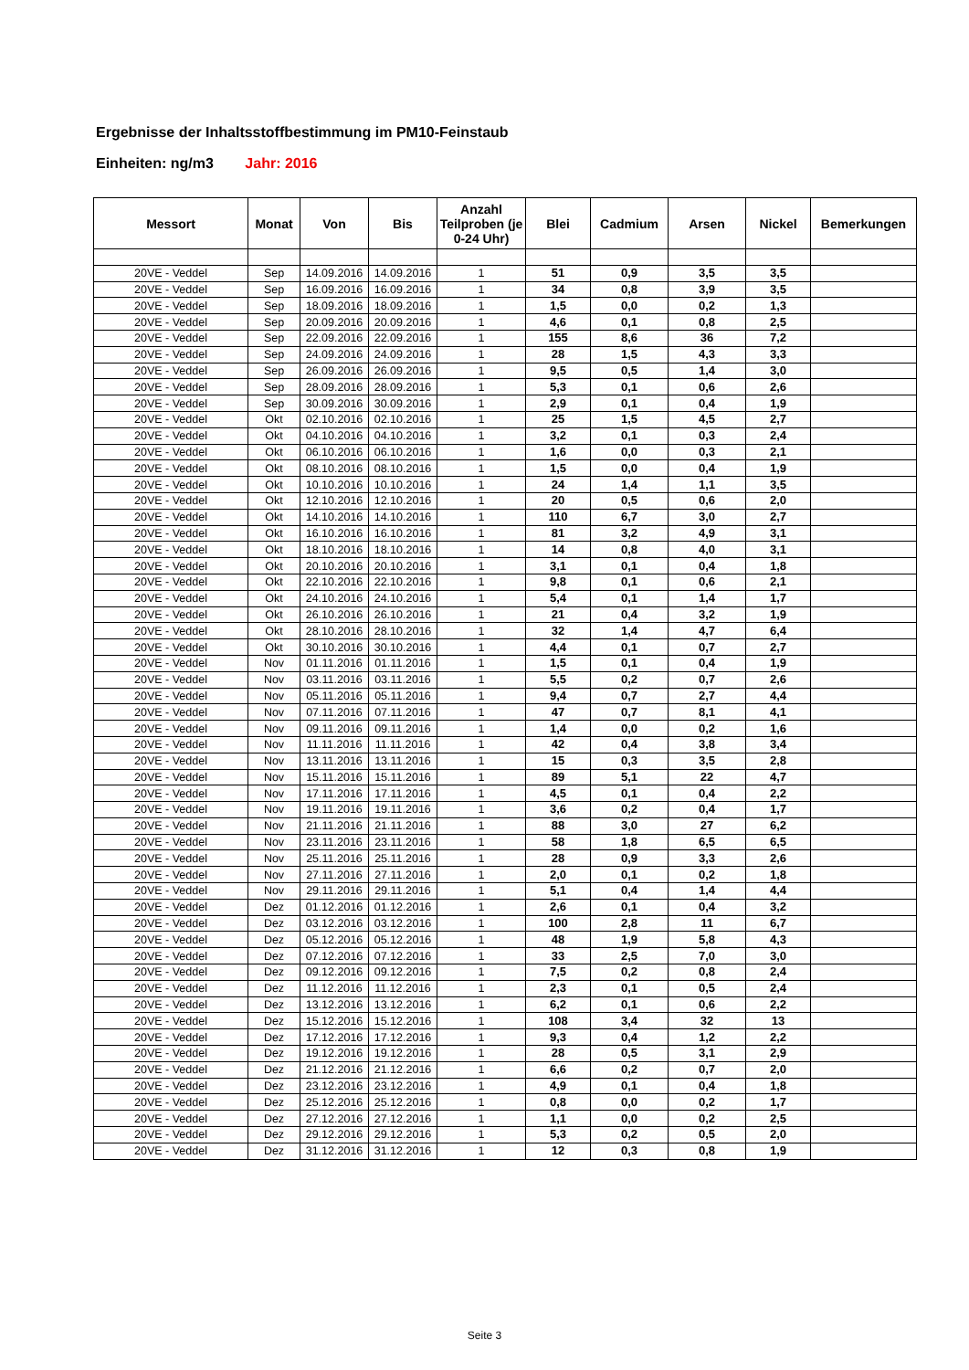Ergebnisse der Inhaltsstoffbestimmung im PM10-Feinstaub
Einheiten: ng/m3 Jahr: 2016
| Messort | Monat | Von | Bis | Anzahl Teilproben (je 0-24 Uhr) | Blei | Cadmium | Arsen | Nickel | Bemerkungen |
| --- | --- | --- | --- | --- | --- | --- | --- | --- | --- |
| 20VE - Veddel | Sep | 14.09.2016 | 14.09.2016 | 1 | 51 | 0,9 | 3,5 | 3,5 | |
| 20VE - Veddel | Sep | 16.09.2016 | 16.09.2016 | 1 | 34 | 0,8 | 3,9 | 3,5 | |
| 20VE - Veddel | Sep | 18.09.2016 | 18.09.2016 | 1 | 1,5 | 0,0 | 0,2 | 1,3 | |
| 20VE - Veddel | Sep | 20.09.2016 | 20.09.2016 | 1 | 4,6 | 0,1 | 0,8 | 2,5 | |
| 20VE - Veddel | Sep | 22.09.2016 | 22.09.2016 | 1 | 155 | 8,6 | 36 | 7,2 | |
| 20VE - Veddel | Sep | 24.09.2016 | 24.09.2016 | 1 | 28 | 1,5 | 4,3 | 3,3 | |
| 20VE - Veddel | Sep | 26.09.2016 | 26.09.2016 | 1 | 9,5 | 0,5 | 1,4 | 3,0 | |
| 20VE - Veddel | Sep | 28.09.2016 | 28.09.2016 | 1 | 5,3 | 0,1 | 0,6 | 2,6 | |
| 20VE - Veddel | Sep | 30.09.2016 | 30.09.2016 | 1 | 2,9 | 0,1 | 0,4 | 1,9 | |
| 20VE - Veddel | Okt | 02.10.2016 | 02.10.2016 | 1 | 25 | 1,5 | 4,5 | 2,7 | |
| 20VE - Veddel | Okt | 04.10.2016 | 04.10.2016 | 1 | 3,2 | 0,1 | 0,3 | 2,4 | |
| 20VE - Veddel | Okt | 06.10.2016 | 06.10.2016 | 1 | 1,6 | 0,0 | 0,3 | 2,1 | |
| 20VE - Veddel | Okt | 08.10.2016 | 08.10.2016 | 1 | 1,5 | 0,0 | 0,4 | 1,9 | |
| 20VE - Veddel | Okt | 10.10.2016 | 10.10.2016 | 1 | 24 | 1,4 | 1,1 | 3,5 | |
| 20VE - Veddel | Okt | 12.10.2016 | 12.10.2016 | 1 | 20 | 0,5 | 0,6 | 2,0 | |
| 20VE - Veddel | Okt | 14.10.2016 | 14.10.2016 | 1 | 110 | 6,7 | 3,0 | 2,7 | |
| 20VE - Veddel | Okt | 16.10.2016 | 16.10.2016 | 1 | 81 | 3,2 | 4,9 | 3,1 | |
| 20VE - Veddel | Okt | 18.10.2016 | 18.10.2016 | 1 | 14 | 0,8 | 4,0 | 3,1 | |
| 20VE - Veddel | Okt | 20.10.2016 | 20.10.2016 | 1 | 3,1 | 0,1 | 0,4 | 1,8 | |
| 20VE - Veddel | Okt | 22.10.2016 | 22.10.2016 | 1 | 9,8 | 0,1 | 0,6 | 2,1 | |
| 20VE - Veddel | Okt | 24.10.2016 | 24.10.2016 | 1 | 5,4 | 0,1 | 1,4 | 1,7 | |
| 20VE - Veddel | Okt | 26.10.2016 | 26.10.2016 | 1 | 21 | 0,4 | 3,2 | 1,9 | |
| 20VE - Veddel | Okt | 28.10.2016 | 28.10.2016 | 1 | 32 | 1,4 | 4,7 | 6,4 | |
| 20VE - Veddel | Okt | 30.10.2016 | 30.10.2016 | 1 | 4,4 | 0,1 | 0,7 | 2,7 | |
| 20VE - Veddel | Nov | 01.11.2016 | 01.11.2016 | 1 | 1,5 | 0,1 | 0,4 | 1,9 | |
| 20VE - Veddel | Nov | 03.11.2016 | 03.11.2016 | 1 | 5,5 | 0,2 | 0,7 | 2,6 | |
| 20VE - Veddel | Nov | 05.11.2016 | 05.11.2016 | 1 | 9,4 | 0,7 | 2,7 | 4,4 | |
| 20VE - Veddel | Nov | 07.11.2016 | 07.11.2016 | 1 | 47 | 0,7 | 8,1 | 4,1 | |
| 20VE - Veddel | Nov | 09.11.2016 | 09.11.2016 | 1 | 1,4 | 0,0 | 0,2 | 1,6 | |
| 20VE - Veddel | Nov | 11.11.2016 | 11.11.2016 | 1 | 42 | 0,4 | 3,8 | 3,4 | |
| 20VE - Veddel | Nov | 13.11.2016 | 13.11.2016 | 1 | 15 | 0,3 | 3,5 | 2,8 | |
| 20VE - Veddel | Nov | 15.11.2016 | 15.11.2016 | 1 | 89 | 5,1 | 22 | 4,7 | |
| 20VE - Veddel | Nov | 17.11.2016 | 17.11.2016 | 1 | 4,5 | 0,1 | 0,4 | 2,2 | |
| 20VE - Veddel | Nov | 19.11.2016 | 19.11.2016 | 1 | 3,6 | 0,2 | 0,4 | 1,7 | |
| 20VE - Veddel | Nov | 21.11.2016 | 21.11.2016 | 1 | 88 | 3,0 | 27 | 6,2 | |
| 20VE - Veddel | Nov | 23.11.2016 | 23.11.2016 | 1 | 58 | 1,8 | 6,5 | 6,5 | |
| 20VE - Veddel | Nov | 25.11.2016 | 25.11.2016 | 1 | 28 | 0,9 | 3,3 | 2,6 | |
| 20VE - Veddel | Nov | 27.11.2016 | 27.11.2016 | 1 | 2,0 | 0,1 | 0,2 | 1,8 | |
| 20VE - Veddel | Nov | 29.11.2016 | 29.11.2016 | 1 | 5,1 | 0,4 | 1,4 | 4,4 | |
| 20VE - Veddel | Dez | 01.12.2016 | 01.12.2016 | 1 | 2,6 | 0,1 | 0,4 | 3,2 | |
| 20VE - Veddel | Dez | 03.12.2016 | 03.12.2016 | 1 | 100 | 2,8 | 11 | 6,7 | |
| 20VE - Veddel | Dez | 05.12.2016 | 05.12.2016 | 1 | 48 | 1,9 | 5,8 | 4,3 | |
| 20VE - Veddel | Dez | 07.12.2016 | 07.12.2016 | 1 | 33 | 2,5 | 7,0 | 3,0 | |
| 20VE - Veddel | Dez | 09.12.2016 | 09.12.2016 | 1 | 7,5 | 0,2 | 0,8 | 2,4 | |
| 20VE - Veddel | Dez | 11.12.2016 | 11.12.2016 | 1 | 2,3 | 0,1 | 0,5 | 2,4 | |
| 20VE - Veddel | Dez | 13.12.2016 | 13.12.2016 | 1 | 6,2 | 0,1 | 0,6 | 2,2 | |
| 20VE - Veddel | Dez | 15.12.2016 | 15.12.2016 | 1 | 108 | 3,4 | 32 | 13 | |
| 20VE - Veddel | Dez | 17.12.2016 | 17.12.2016 | 1 | 9,3 | 0,4 | 1,2 | 2,2 | |
| 20VE - Veddel | Dez | 19.12.2016 | 19.12.2016 | 1 | 28 | 0,5 | 3,1 | 2,9 | |
| 20VE - Veddel | Dez | 21.12.2016 | 21.12.2016 | 1 | 6,6 | 0,2 | 0,7 | 2,0 | |
| 20VE - Veddel | Dez | 23.12.2016 | 23.12.2016 | 1 | 4,9 | 0,1 | 0,4 | 1,8 | |
| 20VE - Veddel | Dez | 25.12.2016 | 25.12.2016 | 1 | 0,8 | 0,0 | 0,2 | 1,7 | |
| 20VE - Veddel | Dez | 27.12.2016 | 27.12.2016 | 1 | 1,1 | 0,0 | 0,2 | 2,5 | |
| 20VE - Veddel | Dez | 29.12.2016 | 29.12.2016 | 1 | 5,3 | 0,2 | 0,5 | 2,0 | |
| 20VE - Veddel | Dez | 31.12.2016 | 31.12.2016 | 1 | 12 | 0,3 | 0,8 | 1,9 | |
Seite 3